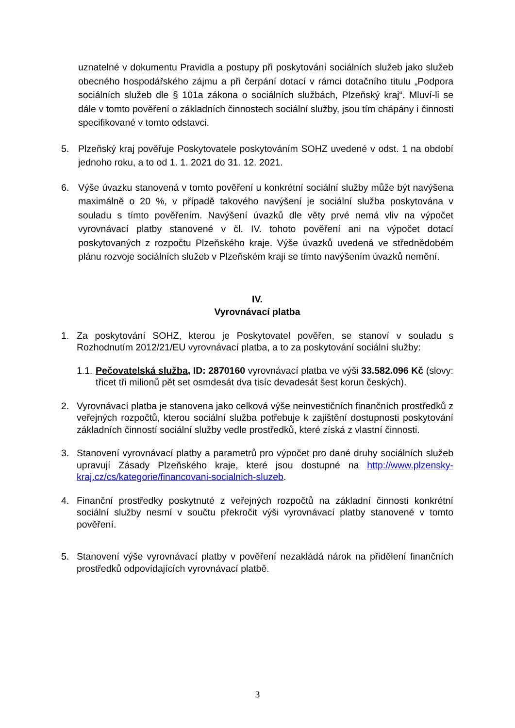uznatelné v dokumentu Pravidla a postupy při poskytování sociálních služeb jako služeb obecného hospodářského zájmu a při čerpání dotací v rámci dotačního titulu „Podpora sociálních služeb dle § 101a zákona o sociálních službách, Plzeňský kraj“. Mluví-li se dále v tomto pověření o základních činnostech sociální služby, jsou tím chápány i činnosti specifikované v tomto odstavci.
5. Plzeňský kraj pověřuje Poskytovatele poskytováním SOHZ uvedené v odst. 1 na období jednoho roku, a to od 1. 1. 2021 do 31. 12. 2021.
6. Výše úvazku stanovená v tomto pověření u konkrétní sociální služby může být navýšena maximálně o 20 %, v případě takového navýšení je sociální služba poskytována v souladu s tímto pověřením. Navýšení úvazků dle věty prvé nemá vliv na výpočet vyrovnávací platby stanovené v čl. IV. tohoto pověření ani na výpočet dotací poskytovaných z rozpočtu Plzeňského kraje. Výše úvazků uvedená ve střednědobém plánu rozvoje sociálních služeb v Plzeňském kraji se tímto navýšením úvazků nemění.
IV.
Vyrovnávací platba
1. Za poskytování SOHZ, kterou je Poskytovatel pověřen, se stanoví v souladu s Rozhodnutím 2012/21/EU vyrovnávací platba, a to za poskytování sociální služby:
1.1.
Pečovatelská služba, ID: 2870160 vyrovnávací platba ve výši 33.582.096 Kč (slovy: třicet tři milionů pět set osmdesát dva tisíc devadesát šest korun českých).
2. Vyrovnávací platba je stanovena jako celková výše neinvestičních finančních prostředků z veřejných rozpočtů, kterou sociální služba potřebuje k zajištění dostupnosti poskytování základních činností sociální služby vedle prostředků, které získá z vlastní činnosti.
3. Stanovení vyrovnávací platby a parametrů pro výpočet pro dané druhy sociálních služeb upravují Zásady Plzeňského kraje, které jsou dostupné na http://www.plzensky-kraj.cz/cs/kategorie/financovani-socialnich-sluzeb.
4. Finanční prostředky poskytnuté z veřejných rozpočtů na základní činnosti konkrétní sociální služby nesmí v součtu překročit výši vyrovnávací platby stanovené v tomto pověření.
5. Stanovení výše vyrovnávací platby v pověření nezakládá nárok na přidělení finančních prostředků odpovídajících vyrovnávací platbě.
3